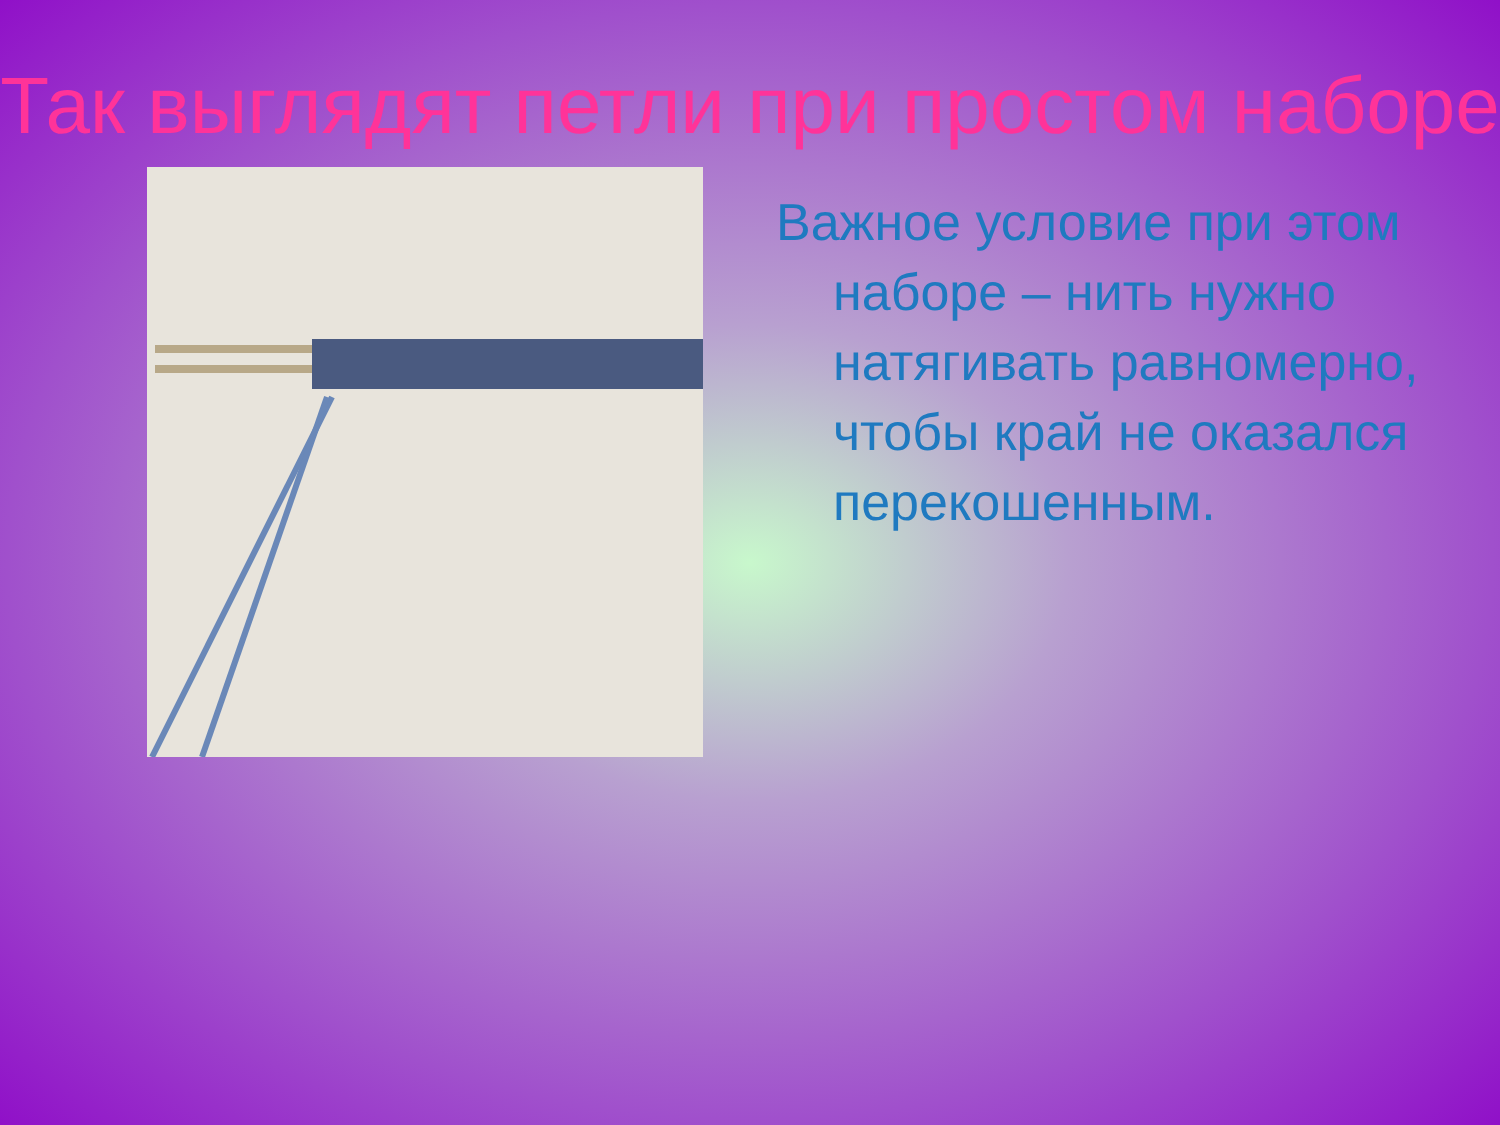Так выглядят петли при простом наборе
Важное условие при этом наборе – нить нужно натягивать равномерно, чтобы край не оказался перекошенным.